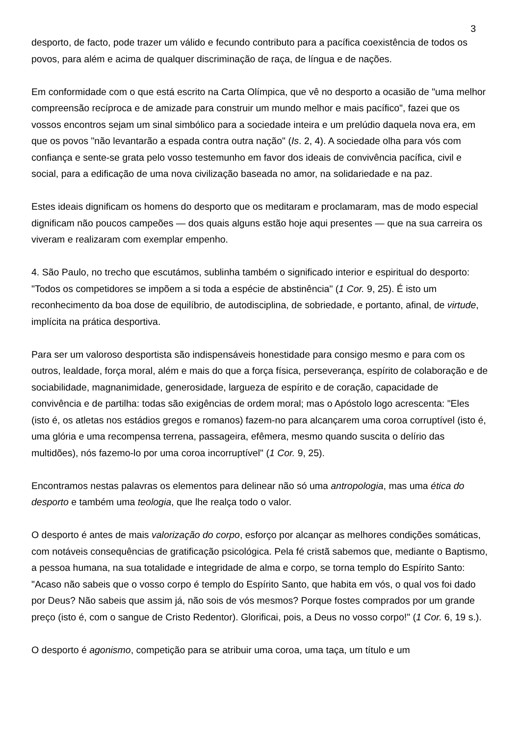3
desporto, de facto, pode trazer um válido e fecundo contributo para a pacífica coexistência de todos os povos, para além e acima de qualquer discriminação de raça, de língua e de nações.
Em conformidade com o que está escrito na Carta Olímpica, que vê no desporto a ocasião de "uma melhor compreensão recíproca e de amizade para construir um mundo melhor e mais pacífico", fazei que os vossos encontros sejam um sinal simbólico para a sociedade inteira e um prelúdio daquela nova era, em que os povos "não levantarão a espada contra outra nação" (Is. 2, 4). A sociedade olha para vós com confiança e sente-se grata pelo vosso testemunho em favor dos ideais de convivência pacífica, civil e social, para a edificação de uma nova civilização baseada no amor, na solidariedade e na paz.
Estes ideais dignificam os homens do desporto que os meditaram e proclamaram, mas de modo especial dignificam não poucos campeões — dos quais alguns estão hoje aqui presentes — que na sua carreira os viveram e realizaram com exemplar empenho.
4. São Paulo, no trecho que escutámos, sublinha também o significado interior e espiritual do desporto: "Todos os competidores se impõem a si toda a espécie de abstinência" (1 Cor. 9, 25). É isto um reconhecimento da boa dose de equilíbrio, de autodisciplina, de sobriedade, e portanto, afinal, de virtude, implícita na prática desportiva.
Para ser um valoroso desportista são indispensáveis honestidade para consigo mesmo e para com os outros, lealdade, força moral, além e mais do que a força física, perseverança, espírito de colaboração e de sociabilidade, magnanimidade, generosidade, largueza de espírito e de coração, capacidade de convivência e de partilha: todas são exigências de ordem moral; mas o Apóstolo logo acrescenta: "Eles (isto é, os atletas nos estádios gregos e romanos) fazem-no para alcançarem uma coroa corruptível (isto é, uma glória e uma recompensa terrena, passageira, efêmera, mesmo quando suscita o delírio das multidões), nós fazemo-lo por uma coroa incorruptível" (1 Cor. 9, 25).
Encontramos nestas palavras os elementos para delinear não só uma antropologia, mas uma ética do desporto e também uma teologia, que lhe realça todo o valor.
O desporto é antes de mais valorização do corpo, esforço por alcançar as melhores condições somáticas, com notáveis consequências de gratificação psicológica. Pela fé cristã sabemos que, mediante o Baptismo, a pessoa humana, na sua totalidade e integridade de alma e corpo, se torna templo do Espírito Santo: "Acaso não sabeis que o vosso corpo é templo do Espírito Santo, que habita em vós, o qual vos foi dado por Deus? Não sabeis que assim já, não sois de vós mesmos? Porque fostes comprados por um grande preço (isto é, com o sangue de Cristo Redentor). Glorificai, pois, a Deus no vosso corpo!" (1 Cor. 6, 19 s.).
O desporto é agonismo, competição para se atribuir uma coroa, uma taça, um título e um